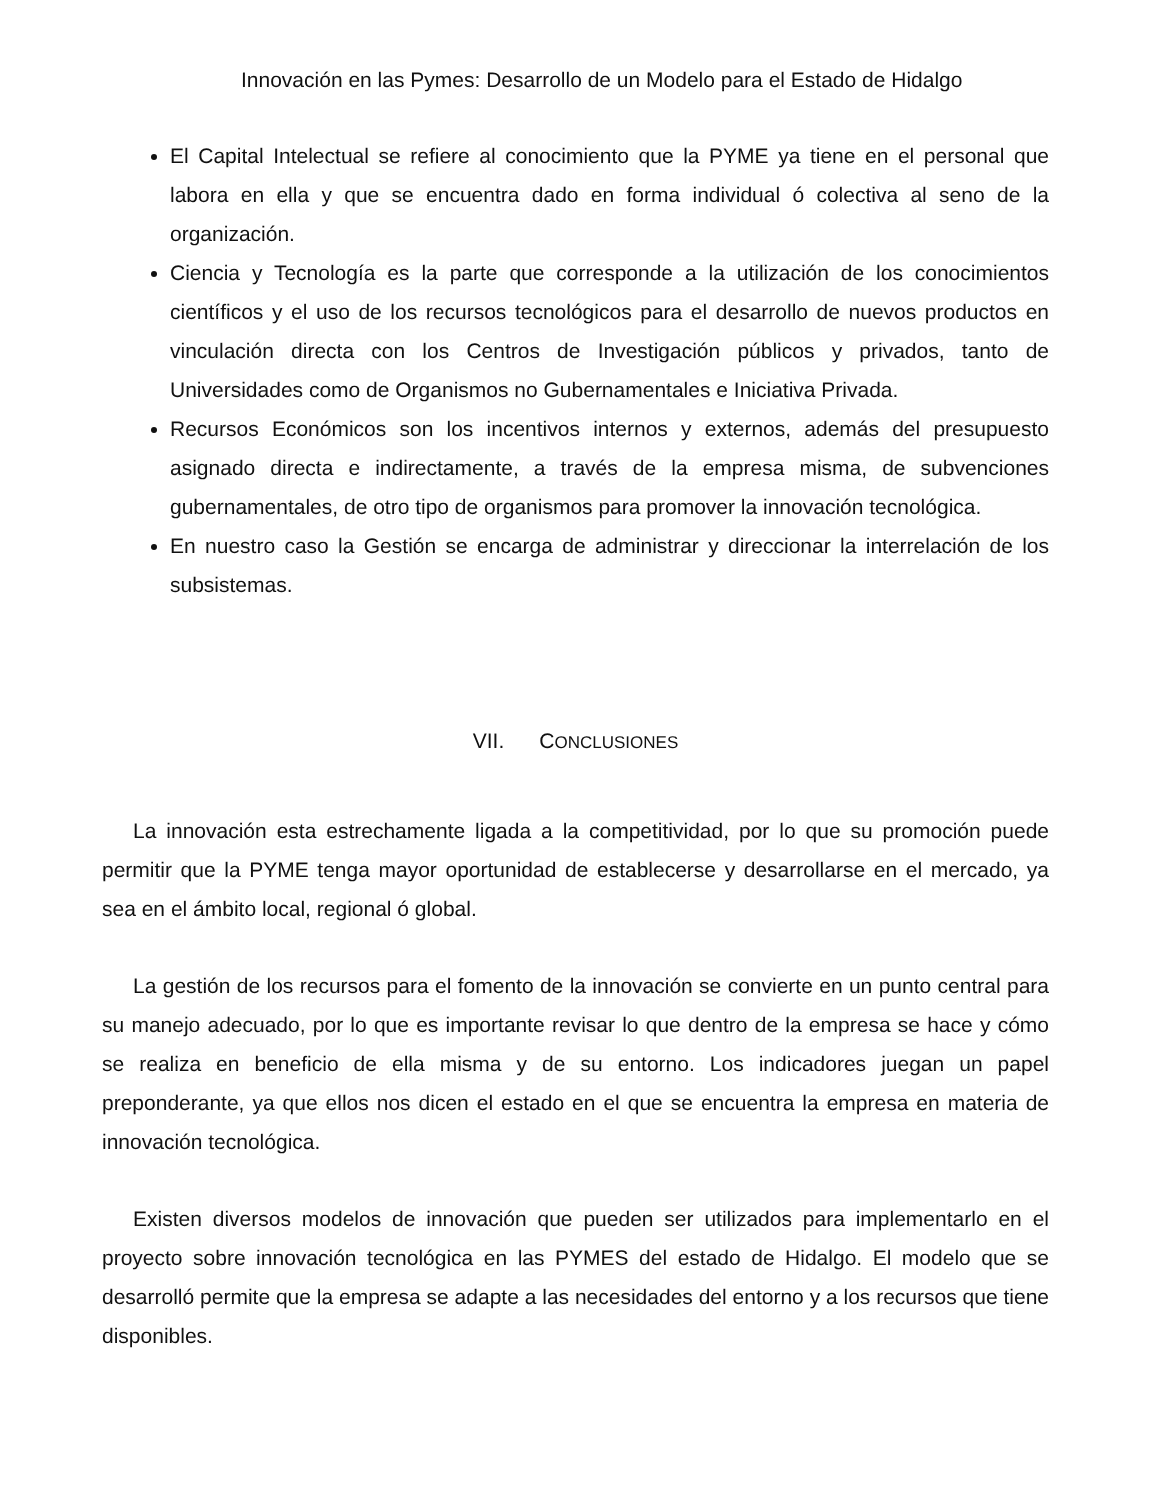Innovación en las Pymes: Desarrollo de un Modelo para el Estado de Hidalgo
El Capital Intelectual se refiere al conocimiento que la PYME ya tiene en el personal que labora en ella y que se encuentra dado en forma individual ó colectiva al seno de la organización.
Ciencia y Tecnología es la parte que corresponde a la utilización de los conocimientos científicos y el uso de los recursos tecnológicos para el desarrollo de nuevos productos en vinculación directa con los Centros de Investigación públicos y privados, tanto de Universidades como de Organismos no Gubernamentales e Iniciativa Privada.
Recursos Económicos son los incentivos internos y externos, además del presupuesto asignado directa e indirectamente, a través de la empresa misma, de subvenciones gubernamentales, de otro tipo de organismos para promover la innovación tecnológica.
En nuestro caso la Gestión se encarga de administrar y direccionar la interrelación de los subsistemas.
VII. CONCLUSIONES
La innovación esta estrechamente ligada a la competitividad, por lo que su promoción puede permitir que la PYME tenga mayor oportunidad de establecerse y desarrollarse en el mercado, ya sea en el ámbito local, regional ó global.
La gestión de los recursos para el fomento de la innovación se convierte en un punto central para su manejo adecuado, por lo que es importante revisar lo que dentro de la empresa se hace y cómo se realiza en beneficio de ella misma y de su entorno. Los indicadores juegan un papel preponderante, ya que ellos nos dicen el estado en el que se encuentra la empresa en materia de innovación tecnológica.
Existen diversos modelos de innovación que pueden ser utilizados para implementarlo en el proyecto sobre innovación tecnológica en las PYMES del estado de Hidalgo. El modelo que se desarrolló permite que la empresa se adapte a las necesidades del entorno y a los recursos que tiene disponibles.